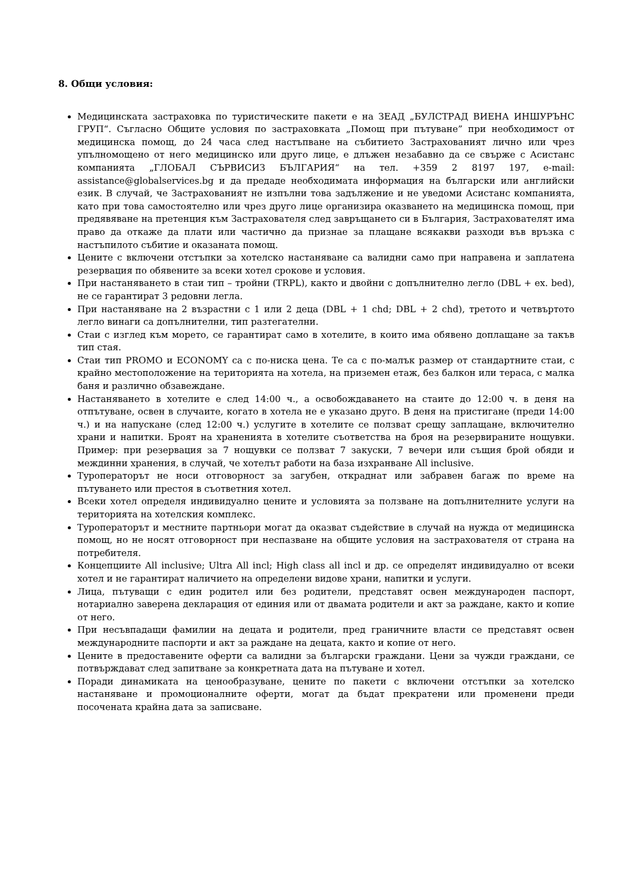8. Общи условия:
Медицинската застраховка по туристическите пакети е на ЗЕАД „БУЛСТРАД ВИЕНА ИНШУРЪНС ГРУП“. Съгласно Общите условия по застраховката „Помощ при пътуване” при необходимост от медицинска помощ, до 24 часа след настъпване на събитието Застрахованият лично или чрез упълномощено от него медицинско или друго лице, е длъжен незабавно да се свърже с Асистанс компанията „ГЛОБАЛ СЪРВИСИЗ БЪЛГАРИЯ“ на тел. +359 2 8197 197, e-mail: assistance@globalservices.bg и да предаде необходимата информация на български или английски език. В случай, че Застрахованият не изпълни това задължение и не уведоми Асистанс компанията, като при това самостоятелно или чрез друго лице организира оказването на медицинска помощ, при предявяване на претенция към Застрахователя след завръщането си в България, Застрахователят има право да откаже да плати или частично да признае за плащане всякакви разходи във връзка с настъпилото събитие и оказаната помощ.
Цените с включени отстъпки за хотелско настаняване са валидни само при направена и заплатена резервация по обявените за всеки хотел срокове и условия.
При настаняването в стаи тип – тройни (TRPL), както и двойни с допълнително легло (DBL + ex. bed), не се гарантират 3 редовни легла.
При настаняване на 2 възрастни с 1 или 2 деца (DBL + 1 chd; DBL + 2 chd), третото и четвъртото легло винаги са допълнителни, тип разтегателни.
Стаи с изглед към морето, се гарантират само в хотелите, в които има обявено доплащане за такъв тип стая.
Стаи тип PROMO и ECONOMY са с по-ниска цена. Те са с по-малък размер от стандартните стаи, с крайно местоположение на територията на хотела, на приземен етаж, без балкон или тераса, с малка баня и различно обзавеждане.
Настаняването в хотелите е след 14:00 ч., а освобождаването на стаите до 12:00 ч. в деня на отпътуване, освен в случаите, когато в хотела не е указано друго. В деня на пристигане (преди 14:00 ч.) и на напускане (след 12:00 ч.) услугите в хотелите се ползват срещу заплащане, включително храни и напитки. Броят на храненията в хотелите съответства на броя на резервираните нощувки. Пример: при резервация за 7 нощувки се ползват 7 закуски, 7 вечери или същия брой обяди и междинни хранения, в случай, че хотелът работи на база изхранване All inclusive.
Туроператорът не носи отговорност за загубен, откраднат или забравен багаж по време на пътуването или престоя в съответния хотел.
Всеки хотел определя индивидуално цените и условията за ползване на допълнителните услуги на територията на хотелския комплекс.
Туроператорът и местните партньори могат да оказват съдействие в случай на нужда от медицинска помощ, но не носят отговорност при неспазване на общите условия на застрахователя от страна на потребителя.
Концепциите All inclusive; Ultra All incl; High class all incl и др. се определят индивидуално от всеки хотел и не гарантират наличието на определени видове храни, напитки и услуги.
Лица, пътуващи с един родител или без родители, представят освен международен паспорт, нотариално заверена декларация от единия или от двамата родители и акт за раждане, както и копие от него.
При несъвпадащи фамилии на децата и родители, пред граничните власти се представят освен международните паспорти и акт за раждане на децата, както и копие от него.
Цените в предоставените оферти са валидни за български граждани. Цени за чужди граждани, се потвърждават след запитване за конкретната дата на пътуване и хотел.
Поради динамиката на ценообразуване, цените по пакети с включени отстъпки за хотелско настаняване и промоционалните оферти, могат да бъдат прекратени или променени преди посочената крайна дата за записване.